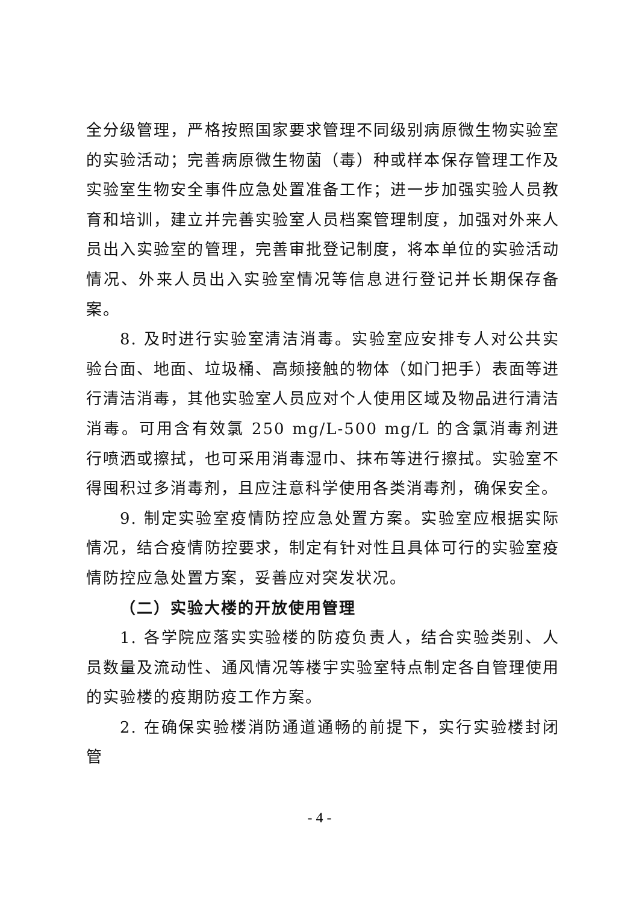全分级管理，严格按照国家要求管理不同级别病原微生物实验室的实验活动；完善病原微生物菌（毒）种或样本保存管理工作及实验室生物安全事件应急处置准备工作；进一步加强实验人员教育和培训，建立并完善实验室人员档案管理制度，加强对外来人员出入实验室的管理，完善审批登记制度，将本单位的实验活动情况、外来人员出入实验室情况等信息进行登记并长期保存备案。
8. 及时进行实验室清洁消毒。实验室应安排专人对公共实验台面、地面、垃圾桶、高频接触的物体（如门把手）表面等进行清洁消毒，其他实验室人员应对个人使用区域及物品进行清洁消毒。可用含有效氯 250 mg/L-500 mg/L 的含氯消毒剂进行喷洒或擦拭，也可采用消毒湿巾、抹布等进行擦拭。实验室不得囤积过多消毒剂，且应注意科学使用各类消毒剂，确保安全。
9. 制定实验室疫情防控应急处置方案。实验室应根据实际情况，结合疫情防控要求，制定有针对性且具体可行的实验室疫情防控应急处置方案，妥善应对突发状况。
（二）实验大楼的开放使用管理
1. 各学院应落实实验楼的防疫负责人，结合实验类别、人员数量及流动性、通风情况等楼宇实验室特点制定各自管理使用的实验楼的疫期防疫工作方案。
2. 在确保实验楼消防通道通畅的前提下，实行实验楼封闭管
- 4 -